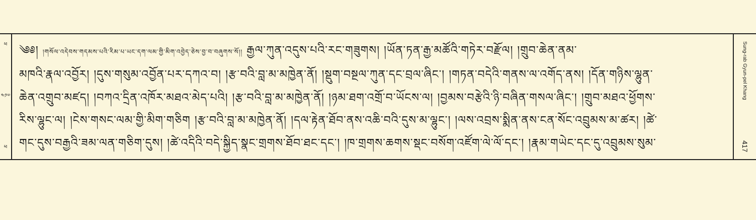ཕ
༤༡༧
ཕ
༄༅། །གསོལ་འདེབས་གདམས་པའི་རིམ་པ་ཡང་དག་ལམ་གྱི་མིག་འབྱེད་ཅེས་བྱ་བ་བཞུགས་སོ།། རྒྱལ་ཀུན་འདུས་པའི་རང་གཟུགས། །ཡོན་ཏན་རྒྱ་མཚོའི་གཏེར་བརྫོལ། །གྲུབ་ཆེན་ནམ་
མཁའི་རྣལ་འབྱོར། །དུས་གསུམ་འབྱོན་པར་དཀའ་བ། །རྩ་བའི་བླ་མ་མཁྱེན་ནོ། །སྡུག་བསྔལ་ཀུན་དང་བྲལ་ཞིང་། །གཏན་བདེའི་གནས་ལ་འགོད་ནས། །དོན་གཉིས་ལྷུན་
ཆེན་འགྲུབ་མཛད། །བཀའ་དྲིན་འཁོར་མཐའ་མེད་པའི། །རྩ་བའི་བླ་མ་མཁྱེན་ནོ། །ཉམ་ཐག་འགྲོ་བ་ཡོངས་ལ། །བྱམས་བརྩེའི་ཉི་བཞིན་གསལ་ཞིང་། །གྲུབ་མཐའ་ཕྱོགས་
རིས་ལྷུང་ལ། །ངེས་གསང་ལམ་གྱི་མིག་གཅིག །རྩ་བའི་བླ་མ་མཁྱེན་ནོ། །དལ་རྟེན་ཐོབ་ནས་འཆི་བའི་དུས་མ་ལྷུང་། །ལས་འབྲས་སྨིན་ནས་ངན་སོང་འབྲུམས་མ་ཚར། །ཚེ་
གང་དུས་བརྒྱའི་ཟམ་ལན་གཅིག་དུས། །ཚེ་འདིའི་བདེ་སྐྱིད་སྣང་གྲགས་ཐོབ་ཐང་དང་། །ཁ་གྲགས་ཆགས་སྡང་བསོག་འཛོག་ལེ་ལོ་དང་། །རྣམ་གཡེང་དང་དུ་འབྲུམས་སུམ་
Sung-rab Gyun-pel Khang
417